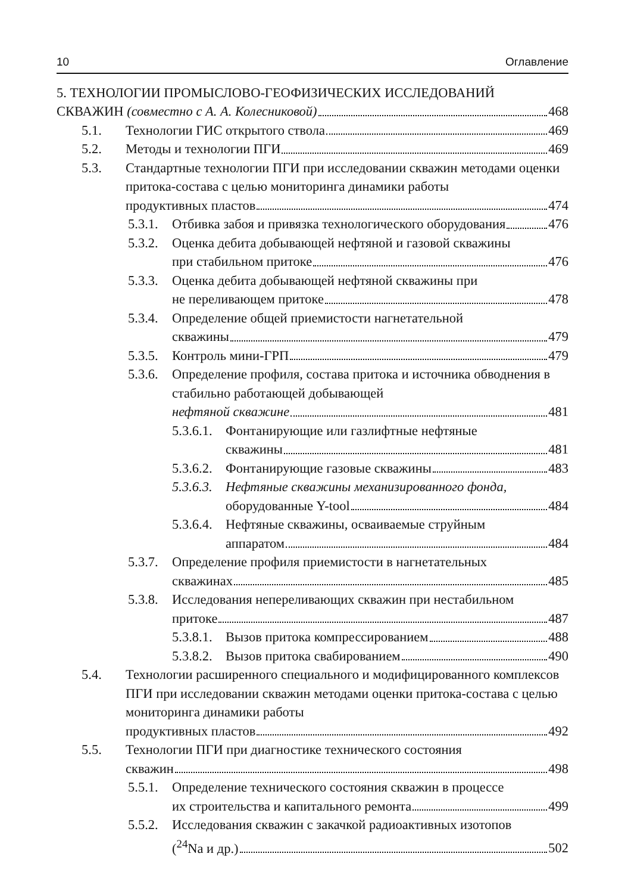10 Оглавление
5. ТЕХНОЛОГИИ ПРОМЫСЛОВО-ГЕОФИЗИЧЕСКИХ ИССЛЕДОВАНИЙ
СКВАЖИН (совместно с А. А. Колесниковой) 468
5.1. Технологии ГИС открытого ствола 469
5.2. Методы и технологии ПГИ 469
5.3. Стандартные технологии ПГИ при исследовании скважин методами оценки притока-состава с целью мониторинга динамики работы
продуктивных пластов 474
5.3.1.
Отбивка забоя и привязка технологического оборудования 476
5.3.2.
Оценка дебита добывающей нефтяной и газовой скважины
при стабильном притоке 476
5.3.3.
Оценка дебита добывающей нефтяной скважины при
не переливающем притоке 478
5.3.4.
Определение общей приемистости нагнетательной
скважины 479
5.3.5.
Контроль мини-ГРП 479
5.3.6.
Определение профиля, состава притока и источника обводнения в стабильно работающей добывающей
нефтяной скважине 481
5.3.6.1.
Фонтанирующие или газлифтные нефтяные
скважины 481
5.3.6.2.
Фонтанирующие газовые скважины 483
5.3.6.3.
Нефтяные скважины механизированного фонда,
оборудованные Y-tool 484
5.3.6.4.
Нефтяные скважины, осваиваемые струйным
аппаратом 484
5.3.7.
Определение профиля приемистости в нагнетательных
скважинах 485
5.3.8.
Исследования непереливающих скважин при нестабильном
притоке 487
5.3.8.1.
Вызов притока компрессированием 488
5.3.8.2.
Вызов притока свабированием 490
5.4. Технологии расширенного специального и модифицированного комплексов ПГИ при исследовании скважин методами оценки притока-состава с целью мониторинга динамики работы
продуктивных пластов 492
5.5. Технологии ПГИ при диагностике технического состояния
скважин 498
5.5.1.
Определение технического состояния скважин в процессе
их строительства и капитального ремонта 499
5.5.2.
Исследования скважин с закачкой радиоактивных изотопов
(<sup>24</sup>Na и др.) 502